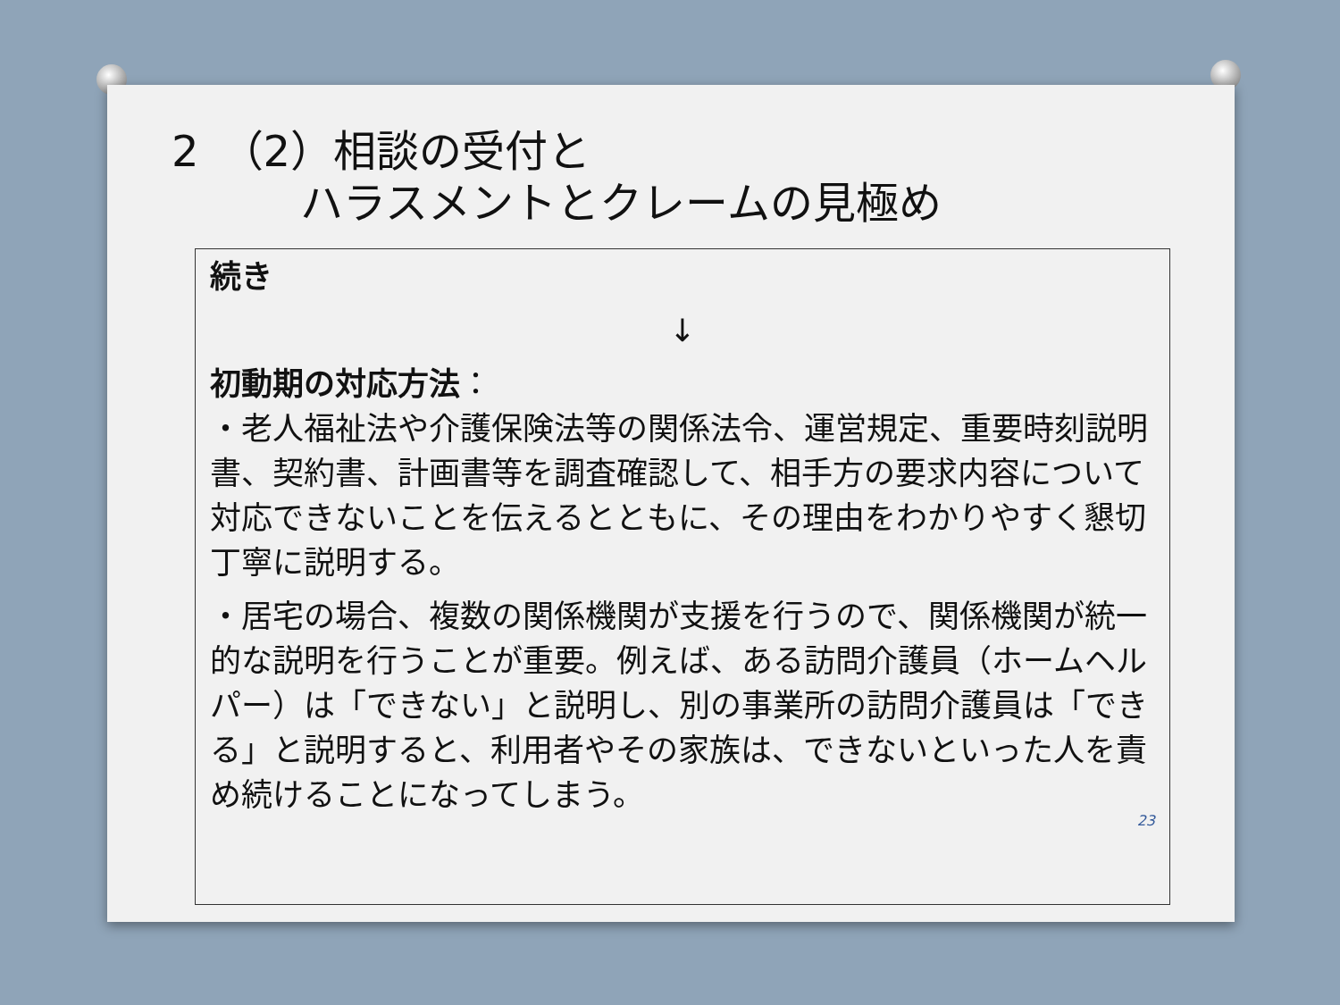2　（2）相談の受付と
　　　ハラスメントとクレームの見極め
続き
↓
初動期の対応方法：
・老人福祉法や介護保険法等の関係法令、運営規定、重要時刻説明書、契約書、計画書等を調査確認して、相手方の要求内容について対応できないことを伝えるとともに、その理由をわかりやすく懇切丁寧に説明する。
・居宅の場合、複数の関係機関が支援を行うので、関係機関が統一的な説明を行うことが重要。例えば、ある訪問介護員（ホームヘルパー）は「できない」と説明し、別の事業所の訪問介護員は「できる」と説明すると、利用者やその家族は、できないといった人を責め続けることになってしまう。
23